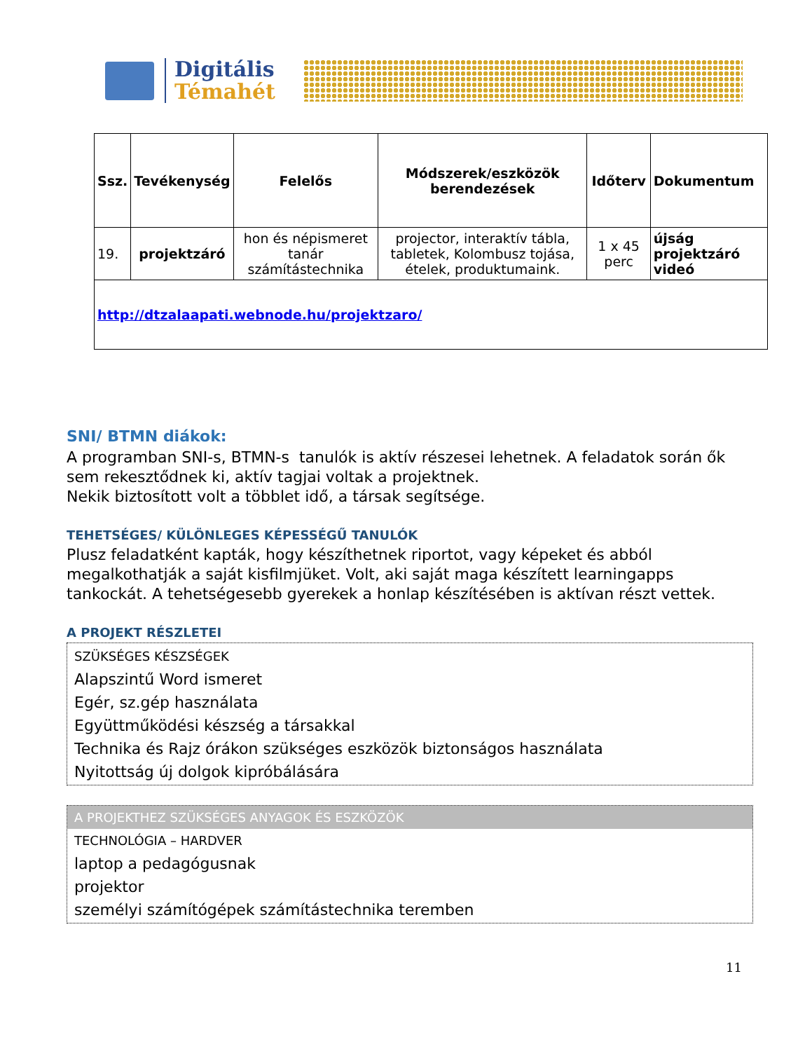Digitális
Témahét
| Ssz. | Tevékenység | Felelős | Módszerek/eszközök berendezések | Időterv | Dokumentum |
| --- | --- | --- | --- | --- | --- |
| 19. | projektzáró | hon és népismeret tanár számítástechnika | projector, interaktív tábla, tabletek, Kolombusz tojása, ételek, produktumaink. | 1 x 45 perc | újság projektzáró videó |
| http://dtzalaapati.webnode.hu/projektzaro/ | | | | | |
SNI/ BTMN diákok:
A programban SNI-s, BTMN-s tanulók is aktív részesei lehetnek. A feladatok során ők sem rekesztődnek ki, aktív tagjai voltak a projektnek.
Nekik biztosított volt a többlet idő, a társak segítsége.
TEHETSÉGES/ KÜLÖNLEGES KÉPESSÉGŰ TANULÓK
Plusz feladatként kapták, hogy készíthetnek riportot, vagy képeket és abból megalkothatják a saját kisfilmjüket. Volt, aki saját maga készített learningapps tankockát. A tehetségesebb gyerekek a honlap készítésében is aktívan részt vettek.
A PROJEKT RÉSZLETEI
SZÜKSÉGES KÉSZSÉGEK
Alapszintű Word ismeret
Egér, sz.gép használata
Együttműködési készség a társakkal
Technika és Rajz órákon szükséges eszközök biztonságos használata
Nyitottság új dolgok kipróbálására
A PROJEKTHEZ SZÜKSÉGES ANYAGOK ÉS ESZKÖZÖK
TECHNOLÓGIA – HARDVER
laptop a pedagógusnak
projektor
személyi számítógépek számítástechnika teremben
11